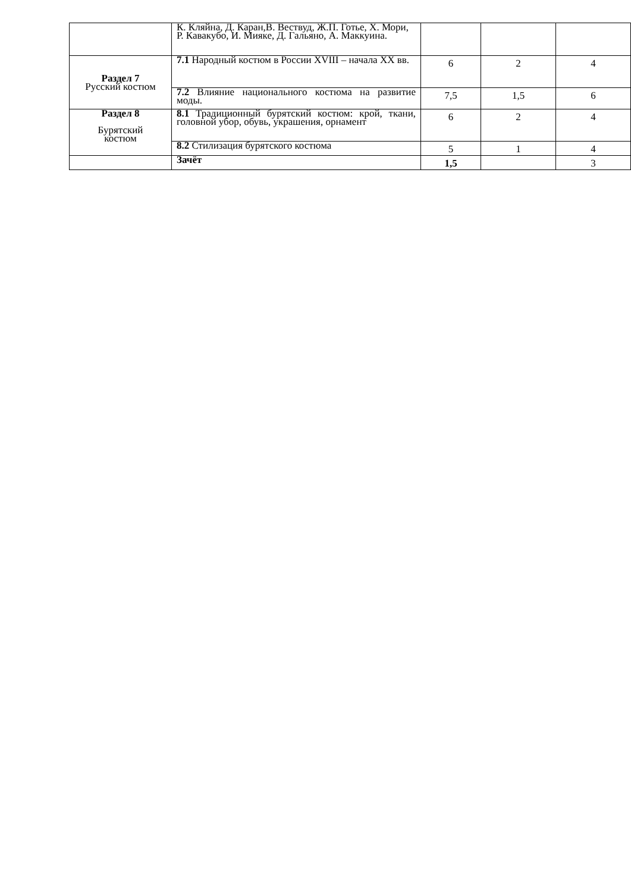| | К. Кляйна, Д. Каран,В. Вествуд, Ж.П. Готье, Х. Мори, Р. Кавакубо, И. Мияке, Д. Гальяно, А. Маккуина. | | | |
| Раздел 7 Русский костюм | 7.1 Народный костюм в России XVIII – начала XX вв. | 6 | 2 | 4 |
| | 7.2 Влияние национального костюма на развитие моды. | 7,5 | 1,5 | 6 |
| Раздел 8 Бурятский костюм | 8.1 Традиционный бурятский костюм: крой, ткани, головной убор, обувь, украшения, орнамент | 6 | 2 | 4 |
| | 8.2 Стилизация бурятского костюма | 5 | 1 | 4 |
| | Зачёт | 1,5 | | 3 |